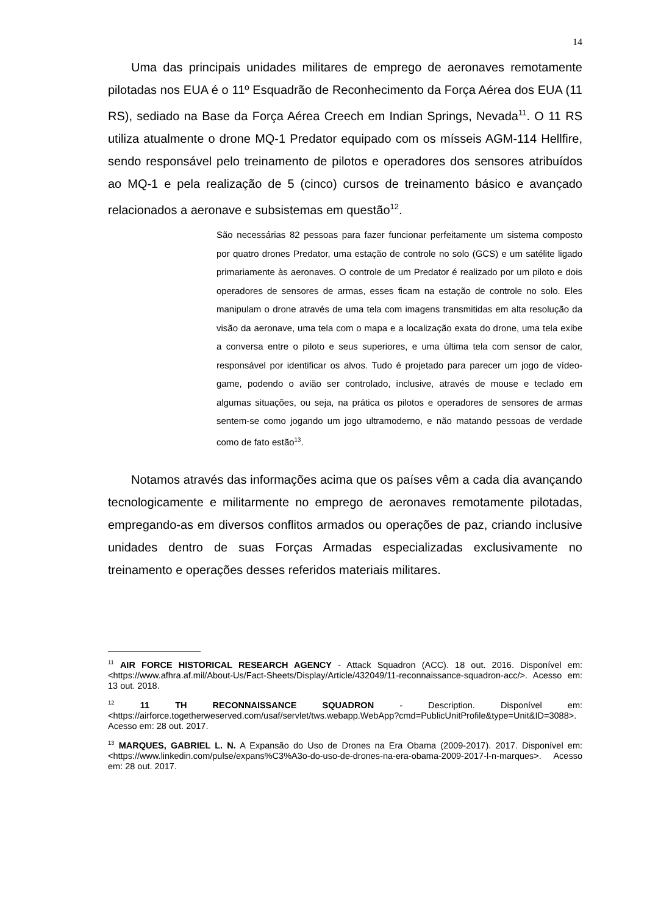14
Uma das principais unidades militares de emprego de aeronaves remotamente pilotadas nos EUA é o 11º Esquadrão de Reconhecimento da Força Aérea dos EUA (11 RS), sediado na Base da Força Aérea Creech em Indian Springs, Nevada<sup>11</sup>. O 11 RS utiliza atualmente o drone MQ-1 Predator equipado com os mísseis AGM-114 Hellfire, sendo responsável pelo treinamento de pilotos e operadores dos sensores atribuídos ao MQ-1 e pela realização de 5 (cinco) cursos de treinamento básico e avançado relacionados a aeronave e subsistemas em questão<sup>12</sup>.
São necessárias 82 pessoas para fazer funcionar perfeitamente um sistema composto por quatro drones Predator, uma estação de controle no solo (GCS) e um satélite ligado primariamente às aeronaves. O controle de um Predator é realizado por um piloto e dois operadores de sensores de armas, esses ficam na estação de controle no solo. Eles manipulam o drone através de uma tela com imagens transmitidas em alta resolução da visão da aeronave, uma tela com o mapa e a localização exata do drone, uma tela exibe a conversa entre o piloto e seus superiores, e uma última tela com sensor de calor, responsável por identificar os alvos. Tudo é projetado para parecer um jogo de vídeo-game, podendo o avião ser controlado, inclusive, através de mouse e teclado em algumas situações, ou seja, na prática os pilotos e operadores de sensores de armas sentem-se como jogando um jogo ultramoderno, e não matando pessoas de verdade como de fato estão<sup>13</sup>.
Notamos através das informações acima que os países vêm a cada dia avançando tecnologicamente e militarmente no emprego de aeronaves remotamente pilotadas, empregando-as em diversos conflitos armados ou operações de paz, criando inclusive unidades dentro de suas Forças Armadas especializadas exclusivamente no treinamento e operações desses referidos materiais militares.
<sup>11</sup> AIR FORCE HISTORICAL RESEARCH AGENCY - Attack Squadron (ACC). 18 out. 2016. Disponível em: <https://www.afhra.af.mil/About-Us/Fact-Sheets/Display/Article/432049/11-reconnaissance-squadron-acc/>. Acesso em: 13 out. 2018.
<sup>12</sup> 11 TH RECONNAISSANCE SQUADRON - Description. Disponível em: <https://airforce.togetherweserved.com/usaf/servlet/tws.webapp.WebApp?cmd=PublicUnitProfile&type=Unit&ID=3088>. Acesso em: 28 out. 2017.
<sup>13</sup> MARQUES, GABRIEL L. N. A Expansão do Uso de Drones na Era Obama (2009-2017). 2017. Disponível em: <https://www.linkedin.com/pulse/expans%C3%A3o-do-uso-de-drones-na-era-obama-2009-2017-l-n-marques>. Acesso em: 28 out. 2017.